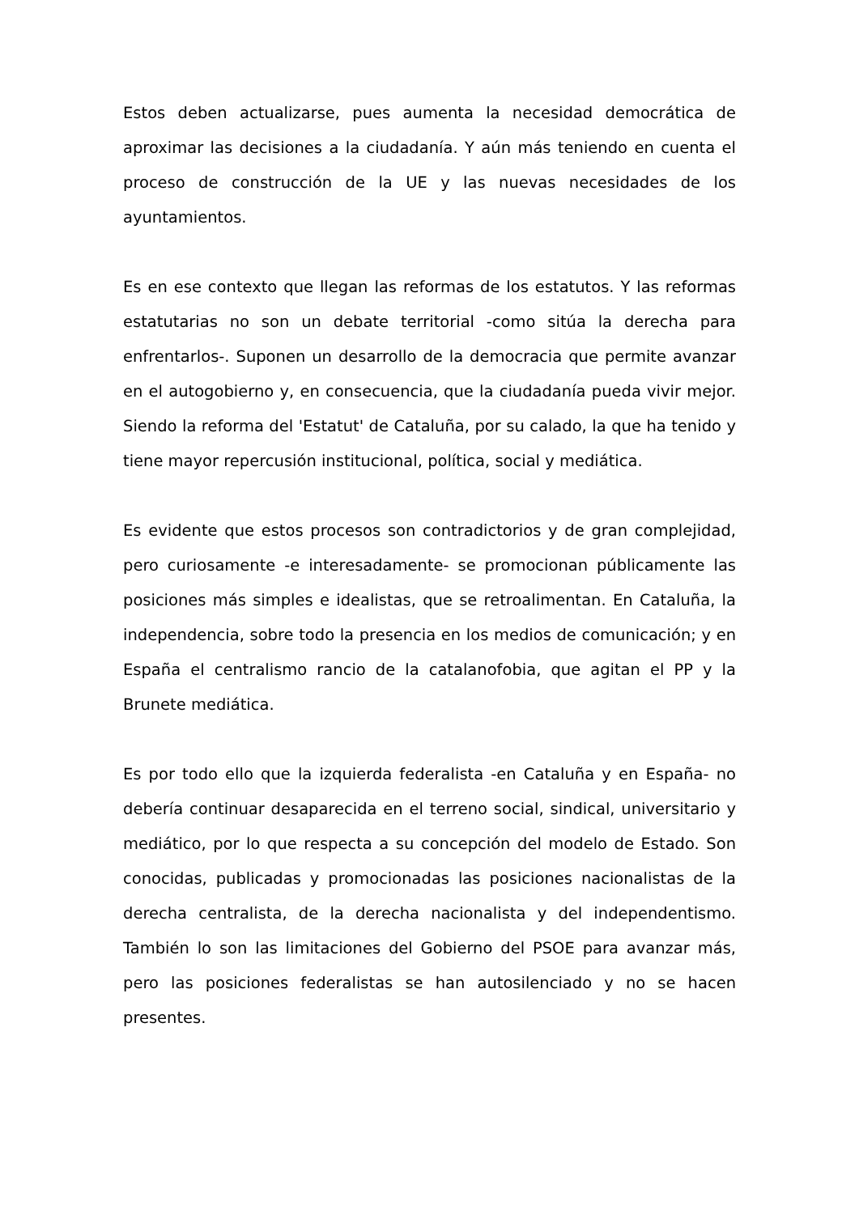Estos deben actualizarse, pues aumenta la necesidad democrática de aproximar las decisiones a la ciudadanía. Y aún más teniendo en cuenta el proceso de construcción de la UE y las nuevas necesidades de los ayuntamientos.
Es en ese contexto que llegan las reformas de los estatutos. Y las reformas estatutarias no son un debate territorial -como sitúa la derecha para enfrentarlos-. Suponen un desarrollo de la democracia que permite avanzar en el autogobierno y, en consecuencia, que la ciudadanía pueda vivir mejor. Siendo la reforma del 'Estatut' de Cataluña, por su calado, la que ha tenido y tiene mayor repercusión institucional, política, social y mediática.
Es evidente que estos procesos son contradictorios y de gran complejidad, pero curiosamente -e interesadamente- se promocionan públicamente las posiciones más simples e idealistas, que se retroalimentan. En Cataluña, la independencia, sobre todo la presencia en los medios de comunicación; y en España el centralismo rancio de la catalanofobia, que agitan el PP y la Brunete mediática.
Es por todo ello que la izquierda federalista -en Cataluña y en España- no debería continuar desaparecida en el terreno social, sindical, universitario y mediático, por lo que respecta a su concepción del modelo de Estado. Son conocidas, publicadas y promocionadas las posiciones nacionalistas de la derecha centralista, de la derecha nacionalista y del independentismo. También lo son las limitaciones del Gobierno del PSOE para avanzar más, pero las posiciones federalistas se han autosilenciado y no se hacen presentes.